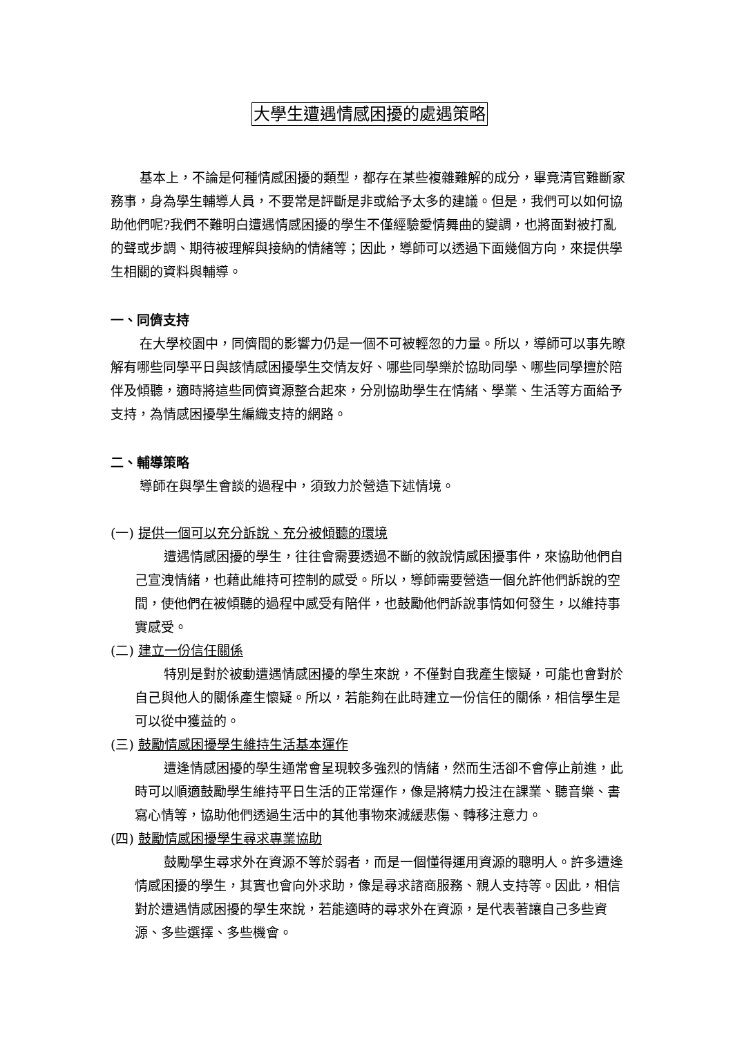大學生遭遇情感困擾的處遇策略
基本上，不論是何種情感困擾的類型，都存在某些複雜難解的成分，畢竟清官難斷家務事，身為學生輔導人員，不要常是評斷是非或給予太多的建議。但是，我們可以如何協助他們呢?我們不難明白遭遇情感困擾的學生不僅經驗愛情舞曲的變調，也將面對被打亂的聲或步調、期待被理解與接納的情緒等；因此，導師可以透過下面幾個方向，來提供學生相關的資料與輔導。
一、同儕支持
在大學校園中，同儕間的影響力仍是一個不可被輕忽的力量。所以，導師可以事先瞭解有哪些同學平日與該情感困擾學生交情友好、哪些同學樂於協助同學、哪些同學擅於陪伴及傾聽，適時將這些同儕資源整合起來，分別協助學生在情緒、學業、生活等方面給予支持，為情感困擾學生編織支持的網路。
二、輔導策略
導師在與學生會談的過程中，須致力於營造下述情境。
(一) 提供一個可以充分訴說、充分被傾聽的環境
遭遇情感困擾的學生，往往會需要透過不斷的敘說情感困擾事件，來協助他們自己宣洩情緒，也藉此維持可控制的感受。所以，導師需要營造一個允許他們訴說的空間，使他們在被傾聽的過程中感受有陪伴，也鼓勵他們訴說事情如何發生，以維持事實感受。
(二) 建立一份信任關係
特別是對於被動遭遇情感困擾的學生來說，不僅對自我產生懷疑，可能也會對於自己與他人的關係產生懷疑。所以，若能夠在此時建立一份信任的關係，相信學生是可以從中獲益的。
(三) 鼓勵情感困擾學生維持生活基本運作
遭逢情感困擾的學生通常會呈現較多強烈的情緒，然而生活卻不會停止前進，此時可以順適鼓勵學生維持平日生活的正常運作，像是將精力投注在課業、聽音樂、書寫心情等，協助他們透過生活中的其他事物來減緩悲傷、轉移注意力。
(四) 鼓勵情感困擾學生尋求專業協助
鼓勵學生尋求外在資源不等於弱者，而是一個懂得運用資源的聰明人。許多遭逢情感困擾的學生，其實也會向外求助，像是尋求諮商服務、親人支持等。因此，相信對於遭遇情感困擾的學生來說，若能適時的尋求外在資源，是代表著讓自己多些資源、多些選擇、多些機會。